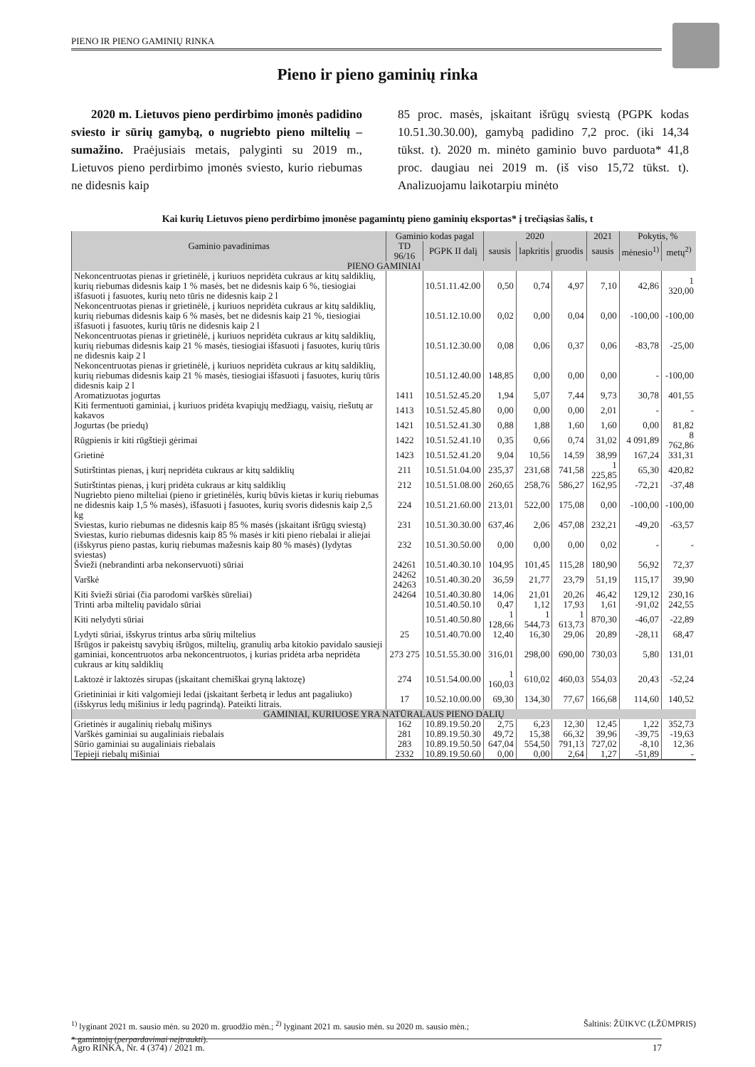PIENO IR PIENO GAMINIŲ RINKA
Pieno ir pieno gaminių rinka
2020 m. Lietuvos pieno perdirbimo įmonės padidino sviesto ir sūrių gamybą, o nugriebto pieno miltelių – sumažino. Praėjusiais metais, palyginti su 2019 m., Lietuvos pieno perdirbimo įmonės sviesto, kurio riebumas ne didesnis kaip
85 proc. masės, įskaitant išrūgų sviestą (PGPK kodas 10.51.30.30.00), gamybą padidino 7,2 proc. (iki 14,34 tūkst. t). 2020 m. minėto gaminio buvo parduota* 41,8 proc. daugiau nei 2019 m. (iš viso 15,72 tūkst. t). Analizuojamu laikotarpiu minėto
Kai kurių Lietuvos pieno perdirbimo įmonėse pagamintų pieno gaminių eksportas* į trečiąsias šalis, t
| Gaminio pavadinimas | Gaminio kodas pagal | | 2020 | | | 2021 | Pokytis, % | |
| --- | --- | --- | --- | --- | --- | --- | --- | --- |
| | TD 96/16 | PGPK II dalį | sausis | lapkritis | gruodis | sausis | mėnesio<sup>1)</sup> | metų<sup>2)</sup> |
| PIENO GAMINIAI | | | | | | | | |
| Nekoncentruotas pienas ir grietinėlė, į kuriuos nepridėta cukraus ar kitų saldiklių, kurių riebumas didesnis kaip 1 % masės, bet ne didesnis kaip 6 %, tiesiogiai išfasuoti į fasuotes, kurių neto tūris ne didesnis kaip 2 l | | 10.51.11.42.00 | 0,50 | 0,74 | 4,97 | 7,10 | 42,86 | 1 320,00 |
| Nekoncentruotas pienas ir grietinėlė, į kuriuos nepridėta cukraus ar kitų saldiklių, kurių riebumas didesnis kaip 6 % masės, bet ne didesnis kaip 21 %, tiesiogiai išfasuoti į fasuotes, kurių tūris ne didesnis kaip 2 l | | 10.51.12.10.00 | 0,02 | 0,00 | 0,04 | 0,00 | -100,00 | -100,00 |
| Nekoncentruotas pienas ir grietinėlė, į kuriuos nepridėta cukraus ar kitų saldiklių, kurių riebumas didesnis kaip 21 % masės, tiesiogiai išfasuoti į fasuotes, kurių tūris ne didesnis kaip 2 l | | 10.51.12.30.00 | 0,08 | 0,06 | 0,37 | 0,06 | -83,78 | -25,00 |
| Nekoncentruotas pienas ir grietinėlė, į kuriuos nepridėta cukraus ar kitų saldiklių, kurių riebumas didesnis kaip 21 % masės, tiesiogiai išfasuoti į fasuotes, kurių tūris didesnis kaip 2 l | | 10.51.12.40.00 | 148,85 | 0,00 | 0,00 | 0,00 | - | -100,00 |
| Aromatizuotas jogurtas | 1411 | 10.51.52.45.20 | 1,94 | 5,07 | 7,44 | 9,73 | 30,78 | 401,55 |
| Kiti fermentuoti gaminiai, į kuriuos pridėta kvapiųjų medžiagų, vaisių, riešutų ar kakavos | 1413 | 10.51.52.45.80 | 0,00 | 0,00 | 0,00 | 2,01 | - | - |
| Jogurtas (be priedų) | 1421 | 10.51.52.41.30 | 0,88 | 1,88 | 1,60 | 1,60 | 0,00 | 81,82 |
| Rūgpienis ir kiti rūgštieji gėrimai | 1422 | 10.51.52.41.10 | 0,35 | 0,66 | 0,74 | 31,02 | 4 091,89 | 8 762,86 |
| Grietinė | 1423 | 10.51.52.41.20 | 9,04 | 10,56 | 14,59 | 38,99 | 167,24 | 331,31 |
| Sutirštintas pienas, į kurį nepridėta cukraus ar kitų saldiklių | 211 | 10.51.51.04.00 | 235,37 | 231,68 | 741,58 | 1 225,85 | 65,30 | 420,82 |
| Sutirštintas pienas, į kurį pridėta cukraus ar kitų saldiklių | 212 | 10.51.51.08.00 | 260,65 | 258,76 | 586,27 | 162,95 | -72,21 | -37,48 |
| Nugriebto pieno milteliai (pieno ir grietinėlės, kurių būvis kietas ir kurių riebumas ne didesnis kaip 1,5 % masės), išfasuoti į fasuotes, kurių svoris didesnis kaip 2,5 kg | 224 | 10.51.21.60.00 | 213,01 | 522,00 | 175,08 | 0,00 | -100,00 | -100,00 |
| Sviestas, kurio riebumas ne didesnis kaip 85 % masės (įskaitant išrūgų sviestą) | 231 | 10.51.30.30.00 | 637,46 | 2,06 | 457,08 | 232,21 | -49,20 | -63,57 |
| Sviestas, kurio riebumas didesnis kaip 85 % masės ir kiti pieno riebalai ir aliejai (išskyrus pieno pastas, kurių riebumas mažesnis kaip 80 % masės) (lydytas sviestas) | 232 | 10.51.30.50.00 | 0,00 | 0,00 | 0,00 | 0,02 | - | - |
| Švieži (nebrandinti arba nekonservuoti) sūriai | 24261 | 10.51.40.30.10 | 104,95 | 101,45 | 115,28 | 180,90 | 56,92 | 72,37 |
| Varškė | 24262 24263 | 10.51.40.30.20 | 36,59 | 21,77 | 23,79 | 51,19 | 115,17 | 39,90 |
| Kiti švieži sūriai (čia parodomi varškės sūreliai) | 24264 | 10.51.40.30.80 | 14,06 | 21,01 | 20,26 | 46,42 | 129,12 | 230,16 |
| Trinti arba miltelių pavidalo sūriai | | 10.51.40.50.10 | 0,47 | 1,12 | 17,93 | 1,61 | -91,02 | 242,55 |
| Kiti nelydyti sūriai | | 10.51.40.50.80 | 1 128,66 | 1 544,73 | 1 613,73 | 870,30 | -46,07 | -22,89 |
| Lydyti sūriai, išskyrus trintus arba sūrių miltelius | 25 | 10.51.40.70.00 | 12,40 | 16,30 | 29,06 | 20,89 | -28,11 | 68,47 |
| Išrūgos ir pakeistų savybių išrūgos, miltelių, granulių arba kitokio pavidalo sausieji gaminiai, koncentruotos arba nekoncentruotos, į kurias pridėta arba nepridėta cukraus ar kitų saldiklių | 273 275 | 10.51.55.30.00 | 316,01 | 298,00 | 690,00 | 730,03 | 5,80 | 131,01 |
| Laktozė ir laktozės sirupas (įskaitant chemiškai gryną laktozę) | 274 | 10.51.54.00.00 | 1 160,03 | 610,02 | 460,03 | 554,03 | 20,43 | -52,24 |
| Grietininiai ir kiti valgomieji ledai (įskaitant šerbetą ir ledus ant pagaliuko) (išskyrus ledų mišinius ir ledų pagrindą). Pateikti litrais. | 17 | 10.52.10.00.00 | 69,30 | 134,30 | 77,67 | 166,68 | 114,60 | 140,52 |
| GAMINIAI, KURIUOSE YRA NATŪRALAUS PIENO DALIŲ | | | | | | | | |
| Grietinės ir augalinių riebalų mišinys | 162 | 10.89.19.50.20 | 2,75 | 6,23 | 12,30 | 12,45 | 1,22 | 352,73 |
| Varškės gaminiai su augaliniais riebalais | 281 | 10.89.19.50.30 | 49,72 | 15,38 | 66,32 | 39,96 | -39,75 | -19,63 |
| Sūrio gaminiai su augaliniais riebalais | 283 | 10.89.19.50.50 | 647,04 | 554,50 | 791,13 | 727,02 | -8,10 | 12,36 |
| Tepieji riebalų mišiniai | 2332 | 10.89.19.50.60 | 0,00 | 0,00 | 2,64 | 1,27 | -51,89 | - |
<sup>1)</sup> lyginant 2021 m. sausio mėn. su 2020 m. gruodžio mėn.; <sup>2)</sup> lyginant 2021 m. sausio mėn. su 2020 m. sausio mėn.; Šaltinis: ŽŪIKVC (LŽŪMPRIS)
* gamintojų (perpardavimai neįtraukti).
Agro RINKA, Nr. 4 (374) / 2021 m. 17